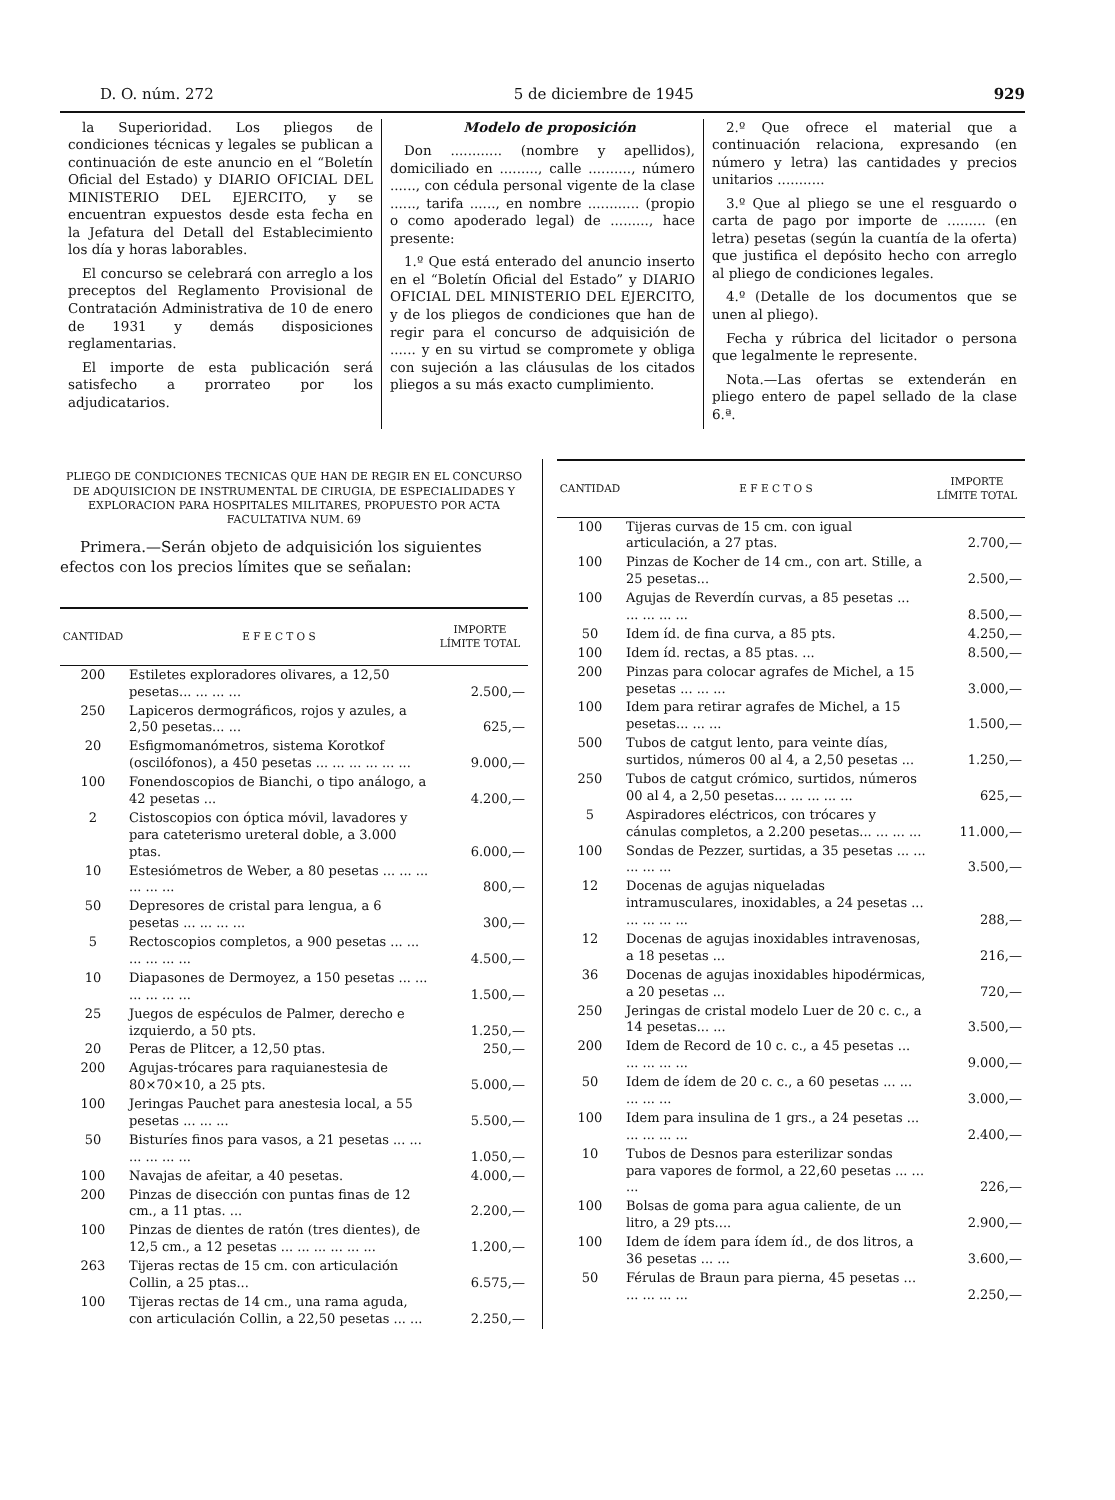D. O. núm. 272 5 de diciembre de 1945 929
la Superioridad. Los pliegos de condiciones técnicas y legales se publican a continuación de este anuncio en el “Boletín Oficial del Estado) y DIARIO OFICIAL DEL MINISTERIO DEL EJERCITO, y se encuentran expuestos desde esta fecha en la Jefatura del Detall del Establecimiento los día y horas laborables.
El concurso se celebrará con arreglo a los preceptos del Reglamento Provisional de Contratación Administrativa de 10 de enero de 1931 y demás disposiciones reglamentarias.
El importe de esta publicación será satisfecho a prorrateo por los adjudicatarios.
Modelo de proposición
Don ............ (nombre y apellidos), domiciliado en ........., calle .........., número ......, con cédula personal vigente de la clase ......, tarifa ......, en nombre ............ (propio o como apoderado legal) de ........., hace presente:
1.º Que está enterado del anuncio inserto en el “Boletín Oficial del Estado” y DIARIO OFICIAL DEL MINISTERIO DEL EJERCITO, y de los pliegos de condiciones que han de regir para el concurso de adquisición de ...... y en su virtud se compromete y obliga con sujeción a las cláusulas de los citados pliegos a su más exacto cumplimiento.
2.º Que ofrece el material que a continuación relaciona, expresando (en número y letra) las cantidades y precios unitarios ...........
3.º Que al pliego se une el resguardo o carta de pago por importe de ......... (en letra) pesetas (según la cuantía de la oferta) que justifica el depósito hecho con arreglo al pliego de condiciones legales.
4.º (Detalle de los documentos que se unen al pliego).
Fecha y rúbrica del licitador o persona que legalmente le represente.
Nota.—Las ofertas se extenderán en pliego entero de papel sellado de la clase 6.ª.
PLIEGO DE CONDICIONES TECNICAS QUE HAN DE REGIR EN EL CONCURSO DE ADQUISICION DE INSTRUMENTAL DE CIRUGIA, DE ESPECIALIDADES Y EXPLORACION PARA HOSPITALES MILITARES, PROPUESTO POR ACTA FACULTATIVA NUM. 69
Primera.—Serán objeto de adquisición los siguientes efectos con los precios límites que se señalan:
| CANTIDAD | E F E C T O S | IMPORTE LÍMITE TOTAL |
| --- | --- | --- |
| 200 | Estiletes exploradores olivares, a 12,50 pesetas... ... ... ... | 2.500,— |
| 250 | Lapiceros dermográficos, rojos y azules, a 2,50 pesetas... ... | 625,— |
| 20 | Esfigmomanómetros, sistema Korotkof (oscilófonos), a 450 pesetas ... ... ... ... ... ... | 9.000,— |
| 100 | Fonendoscopios de Bianchi, o tipo análogo, a 42 pesetas ... | 4.200,— |
| 2 | Cistoscopios con óptica móvil, lavadores y para cateterismo ureteral doble, a 3.000 ptas. | 6.000,— |
| 10 | Estesiómetros de Weber, a 80 pesetas ... ... ... ... ... ... | 800,— |
| 50 | Depresores de cristal para lengua, a 6 pesetas ... ... ... ... | 300,— |
| 5 | Rectoscopios completos, a 900 pesetas ... ... ... ... ... ... | 4.500,— |
| 10 | Diapasones de Dermoyez, a 150 pesetas ... ... ... ... ... ... | 1.500,— |
| 25 | Juegos de espéculos de Palmer, derecho e izquierdo, a 50 pts. | 1.250,— |
| 20 | Peras de Plitcer, a 12,50 ptas. | 250,— |
| 200 | Agujas-trócares para raquianestesia de 80×70×10, a 25 pts. | 5.000,— |
| 100 | Jeringas Pauchet para anestesia local, a 55 pesetas ... ... ... | 5.500,— |
| 50 | Bisturíes finos para vasos, a 21 pesetas ... ... ... ... ... ... | 1.050,— |
| 100 | Navajas de afeitar, a 40 pesetas. | 4.000,— |
| 200 | Pinzas de disección con puntas finas de 12 cm., a 11 ptas. ... | 2.200,— |
| 100 | Pinzas de dientes de ratón (tres dientes), de 12,5 cm., a 12 pesetas ... ... ... ... ... ... | 1.200,— |
| 263 | Tijeras rectas de 15 cm. con articulación Collin, a 25 ptas... | 6.575,— |
| 100 | Tijeras rectas de 14 cm., una rama aguda, con articulación Collin, a 22,50 pesetas ... ... | 2.250,— |
| CANTIDAD | E F E C T O S | IMPORTE LÍMITE TOTAL |
| --- | --- | --- |
| 100 | Tijeras curvas de 15 cm. con igual articulación, a 27 ptas. | 2.700,— |
| 100 | Pinzas de Kocher de 14 cm., con art. Stille, a 25 pesetas... | 2.500,— |
| 100 | Agujas de Reverdín curvas, a 85 pesetas ... ... ... ... ... | 8.500,— |
| 50 | Idem íd. de fina curva, a 85 pts. | 4.250,— |
| 100 | Idem íd. rectas, a 85 ptas. ... | 8.500,— |
| 200 | Pinzas para colocar agrafes de Michel, a 15 pesetas ... ... ... | 3.000,— |
| 100 | Idem para retirar agrafes de Michel, a 15 pesetas... ... ... | 1.500,— |
| 500 | Tubos de catgut lento, para veinte días, surtidos, números 00 al 4, a 2,50 pesetas ... | 1.250,— |
| 250 | Tubos de catgut crómico, surtidos, números 00 al 4, a 2,50 pesetas... ... ... ... ... | 625,— |
| 5 | Aspiradores eléctricos, con trócares y cánulas completos, a 2.200 pesetas... ... ... ... | 11.000,— |
| 100 | Sondas de Pezzer, surtidas, a 35 pesetas ... ... ... ... ... | 3.500,— |
| 12 | Docenas de agujas niqueladas intramusculares, inoxidables, a 24 pesetas ... ... ... ... ... | 288,— |
| 12 | Docenas de agujas inoxidables intravenosas, a 18 pesetas ... | 216,— |
| 36 | Docenas de agujas inoxidables hipodérmicas, a 20 pesetas ... | 720,— |
| 250 | Jeringas de cristal modelo Luer de 20 c. c., a 14 pesetas... ... | 3.500,— |
| 200 | Idem de Record de 10 c. c., a 45 pesetas ... ... ... ... ... | 9.000,— |
| 50 | Idem de ídem de 20 c. c., a 60 pesetas ... ... ... ... ... | 3.000,— |
| 100 | Idem para insulina de 1 grs., a 24 pesetas ... ... ... ... ... | 2.400,— |
| 10 | Tubos de Desnos para esterilizar sondas para vapores de formol, a 22,60 pesetas ... ... ... | 226,— |
| 100 | Bolsas de goma para agua caliente, de un litro, a 29 pts.... | 2.900,— |
| 100 | Idem de ídem para ídem íd., de dos litros, a 36 pesetas ... ... | 3.600,— |
| 50 | Férulas de Braun para pierna, 45 pesetas ... ... ... ... ... | 2.250,— |